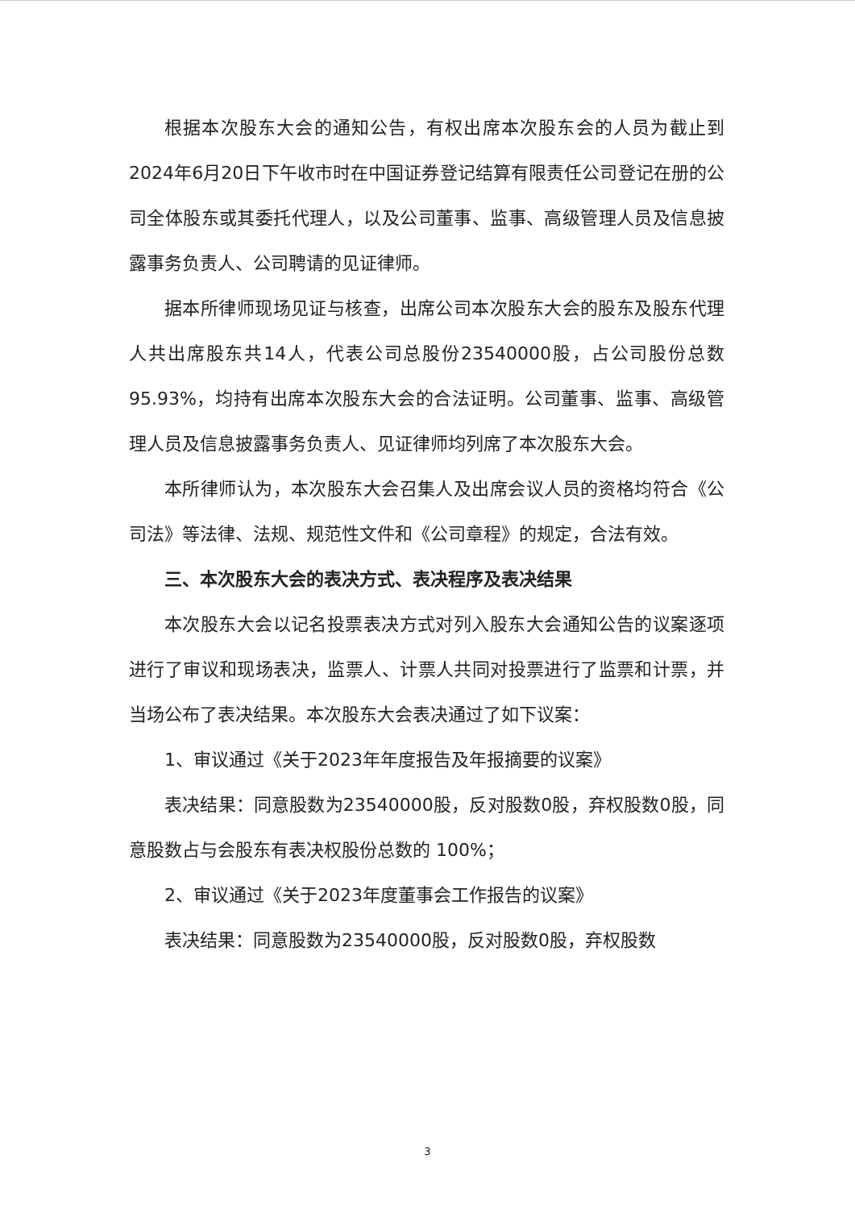根据本次股东大会的通知公告，有权出席本次股东会的人员为截止到2024年6月20日下午收市时在中国证券登记结算有限责任公司登记在册的公司全体股东或其委托代理人，以及公司董事、监事、高级管理人员及信息披露事务负责人、公司聘请的见证律师。
据本所律师现场见证与核查，出席公司本次股东大会的股东及股东代理人共出席股东共14人，代表公司总股份23540000股，占公司股份总数95.93%，均持有出席本次股东大会的合法证明。公司董事、监事、高级管理人员及信息披露事务负责人、见证律师均列席了本次股东大会。
本所律师认为，本次股东大会召集人及出席会议人员的资格均符合《公司法》等法律、法规、规范性文件和《公司章程》的规定，合法有效。
三、本次股东大会的表决方式、表决程序及表决结果
本次股东大会以记名投票表决方式对列入股东大会通知公告的议案逐项进行了审议和现场表决，监票人、计票人共同对投票进行了监票和计票，并当场公布了表决结果。本次股东大会表决通过了如下议案：
1、审议通过《关于2023年年度报告及年报摘要的议案》
表决结果：同意股数为23540000股，反对股数0股，弃权股数0股，同意股数占与会股东有表决权股份总数的 100%；
2、审议通过《关于2023年度董事会工作报告的议案》
表决结果：同意股数为23540000股，反对股数0股，弃权股数
3